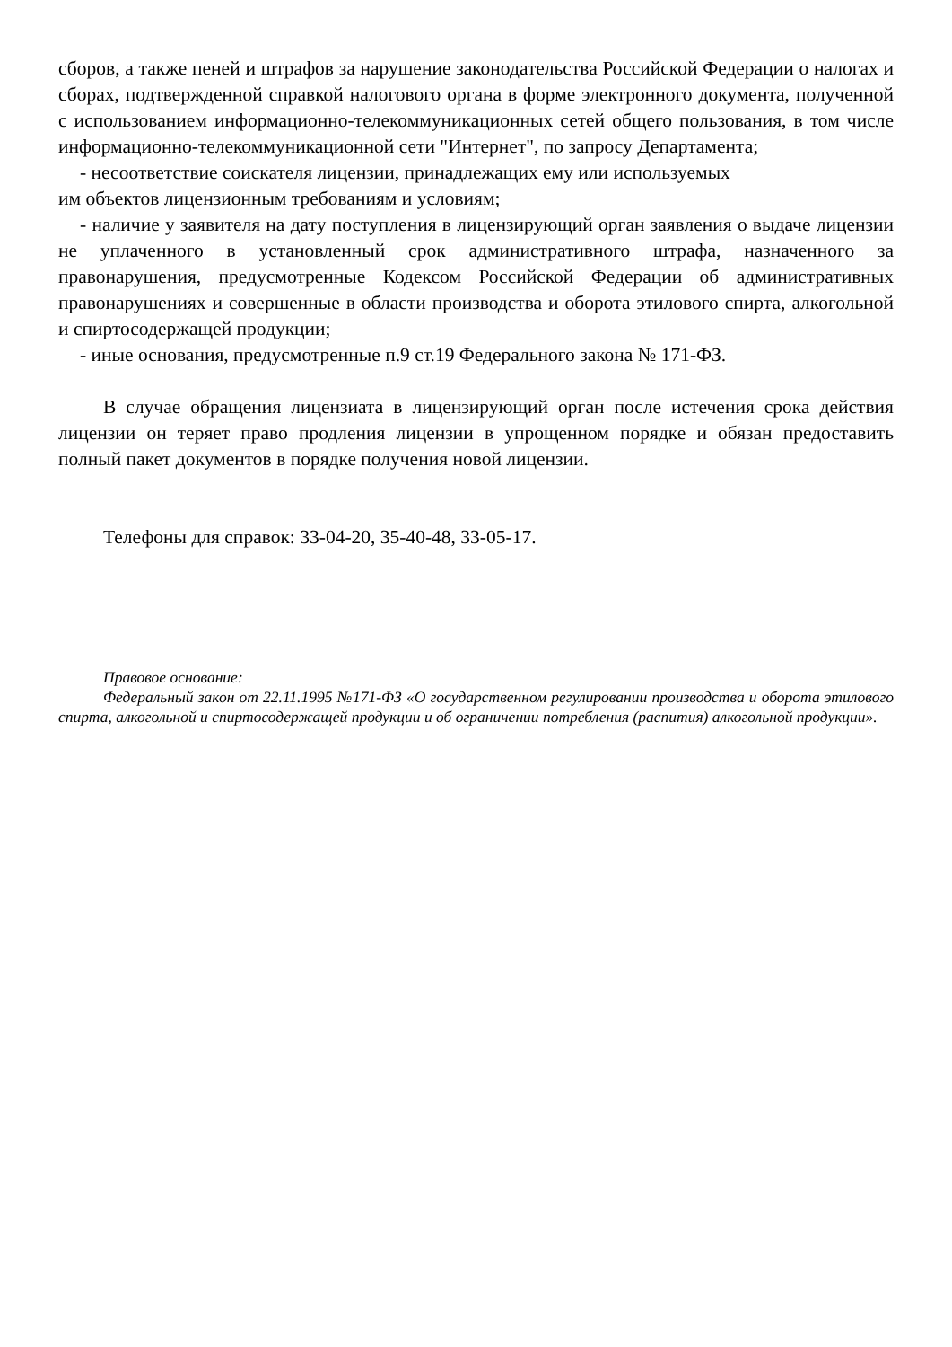сборов, а также пеней и штрафов за нарушение законодательства Российской Федерации о налогах и сборах, подтвержденной справкой налогового органа в форме электронного документа, полученной с использованием информационно-телекоммуникационных сетей общего пользования, в том числе информационно-телекоммуникационной сети "Интернет", по запросу Департамента;
- несоответствие соискателя лицензии, принадлежащих ему или используемых
им объектов лицензионным требованиям и условиям;
- наличие у заявителя на дату поступления в лицензирующий орган заявления о выдаче лицензии не уплаченного в установленный срок административного штрафа, назначенного за правонарушения, предусмотренные Кодексом Российской Федерации об административных правонарушениях и совершенные в области производства и оборота этилового спирта, алкогольной и спиртосодержащей продукции;
- иные основания, предусмотренные п.9 ст.19 Федерального закона № 171-ФЗ.
В случае обращения лицензиата в лицензирующий орган после истечения срока действия лицензии он теряет право продления лицензии в упрощенном порядке и обязан предоставить полный пакет документов в порядке получения новой лицензии.
Телефоны для справок: 33-04-20, 35-40-48, 33-05-17.
Правовое основание:
Федеральный закон от 22.11.1995 №171-ФЗ «О государственном регулировании производства и оборота этилового спирта, алкогольной и спиртосодержащей продукции и об ограничении потребления (распития) алкогольной продукции».